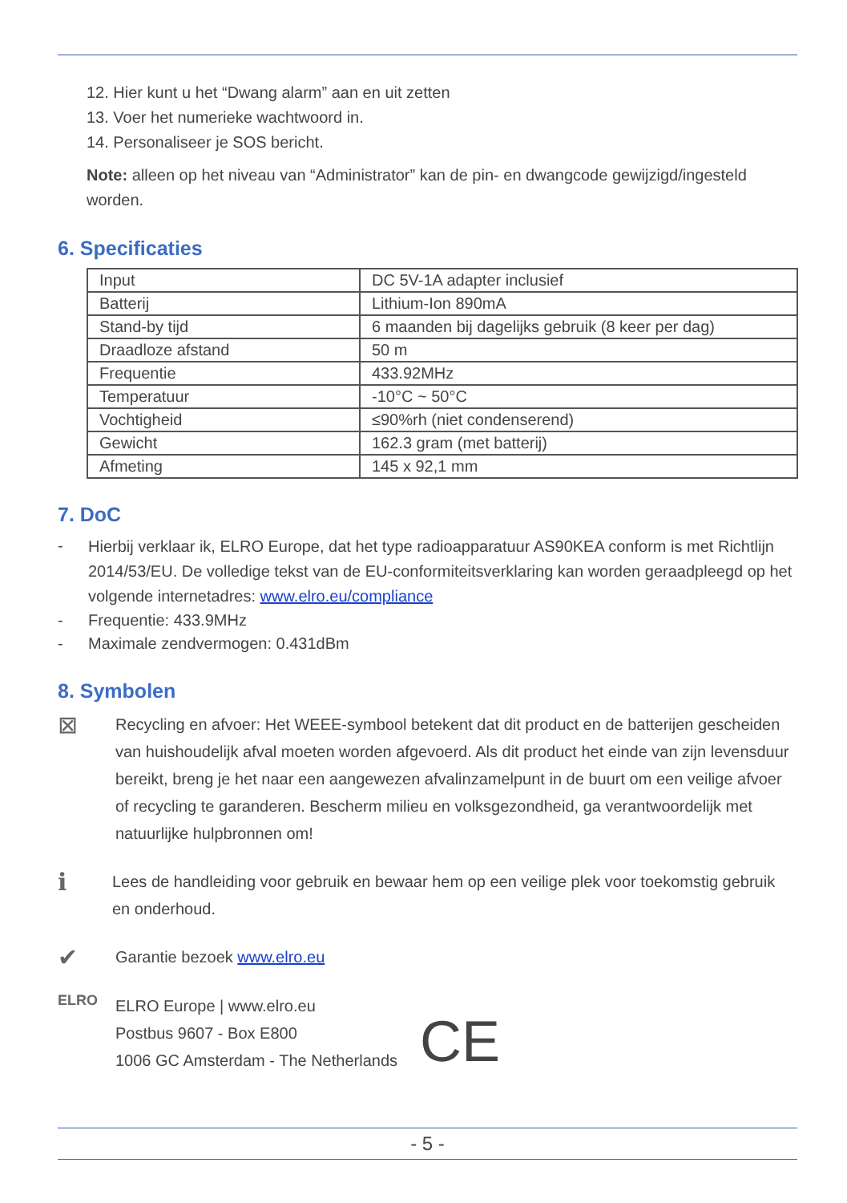12. Hier kunt u het “Dwang alarm” aan en uit zetten
13. Voer het numerieke wachtwoord in.
14. Personaliseer je SOS bericht.
Note: alleen op het niveau van “Administrator” kan de pin- en dwangcode gewijzigd/ingesteld worden.
6. Specificaties
| Input | DC 5V-1A adapter inclusief |
| Batterij | Lithium-Ion 890mA |
| Stand-by tijd | 6 maanden bij dagelijks gebruik (8 keer per dag) |
| Draadloze afstand | 50 m |
| Frequentie | 433.92MHz |
| Temperatuur | -10°C ~ 50°C |
| Vochtigheid | ≤90%rh (niet condenserend) |
| Gewicht | 162.3 gram (met batterij) |
| Afmeting | 145 x 92,1 mm |
7. DoC
-
Hierbij verklaar ik, ELRO Europe, dat het type radioapparatuur AS90KEA conform is met Richtlijn 2014/53/EU. De volledige tekst van de EU-conformiteitsverklaring kan worden geraadpleegd op het volgende internetadres: www.elro.eu/compliance
- Frequentie: 433.9MHz
- Maximale zendvermogen: 0.431dBm
8. Symbolen
⊠
Recycling en afvoer: Het WEEE-symbool betekent dat dit product en de batterijen gescheiden van huishoudelijk afval moeten worden afgevoerd. Als dit product het einde van zijn levensduur bereikt, breng je het naar een aangewezen afvalinzamelpunt in de buurt om een veilige afvoer of recycling te garanderen. Bescherm milieu en volksgezondheid, ga verantwoordelijk met natuurlijke hulpbronnen om!
ℹ
Lees de handleiding voor gebruik en bewaar hem op een veilige plek voor toekomstig gebruik en onderhoud.
✔
Garantie bezoek www.elro.eu
ELRO
ELRO Europe | www.elro.eu
Postbus 9607 - Box E800
1006 GC Amsterdam - The Netherlands
CE
- 5 -